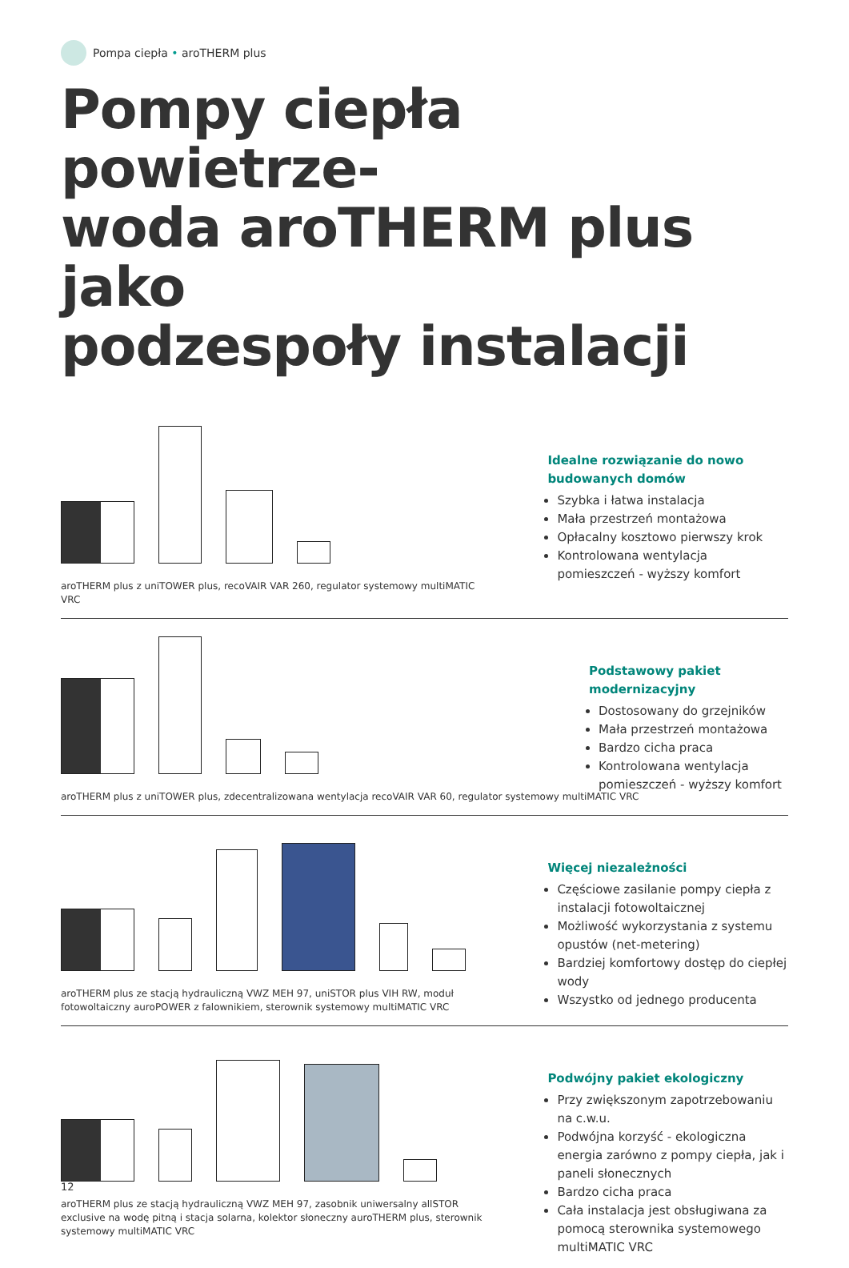Pompa ciepła • aroTHERM plus
Pompy ciepła powietrze-
woda aroTHERM plus jako
podzespoły instalacji
aroTHERM plus z uniTOWER plus, recoVAIR VAR 260, regulator systemowy multiMATIC VRC
Idealne rozwiązanie do nowo budowanych domów
Szybka i łatwa instalacja
Mała przestrzeń montażowa
Opłacalny kosztowo pierwszy krok
Kontrolowana wentylacja pomieszczeń - wyższy komfort
aroTHERM plus z uniTOWER plus, zdecentralizowana wentylacja recoVAIR VAR 60, regulator systemowy multiMATIC VRC
Podstawowy pakiet modernizacyjny
Dostosowany do grzejników
Mała przestrzeń montażowa
Bardzo cicha praca
Kontrolowana wentylacja pomieszczeń - wyższy komfort
aroTHERM plus ze stacją hydrauliczną VWZ MEH 97, uniSTOR plus VIH RW, moduł fotowoltaiczny auroPOWER z falownikiem, sterownik systemowy multiMATIC VRC
Więcej niezależności
Częściowe zasilanie pompy ciepła z instalacji fotowoltaicznej
Możliwość wykorzystania z systemu opustów (net-metering)
Bardziej komfortowy dostęp do ciepłej wody
Wszystko od jednego producenta
aroTHERM plus ze stacją hydrauliczną VWZ MEH 97, zasobnik uniwersalny allSTOR exclusive na wodę pitną i stacja solarna, kolektor słoneczny auroTHERM plus, sterownik systemowy multiMATIC VRC
Podwójny pakiet ekologiczny
Przy zwiększonym zapotrzebowaniu na c.w.u.
Podwójna korzyść - ekologiczna energia zarówno z pompy ciepła, jak i paneli słonecznych
Bardzo cicha praca
Cała instalacja jest obsługiwana za pomocą sterownika systemowego multiMATIC VRC
12